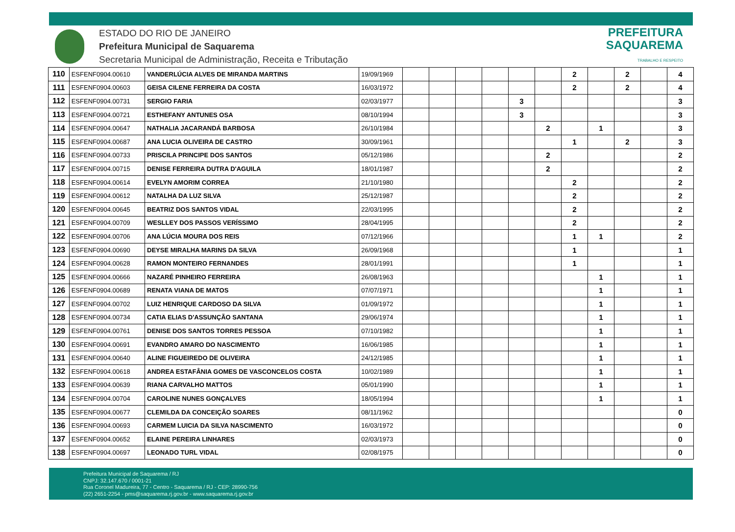ESTADO DO RIO DE JANEIRO
Prefeitura Municipal de Saquarema
Secretaria Municipal de Administração, Receita e Tributação
PREFEITURA
SAQUAREMA
TRABALHO E RESPEITO
| 110 | ESFENF0904.00610 | VANDERLÚCIA ALVES DE MIRANDA MARTINS | 19/09/1969 | | | | | | | 2 | | 2 | | 4 |
| 111 | ESFENF0904.00603 | GEISA CILENE FERREIRA DA COSTA | 16/03/1972 | | | | | | | 2 | | 2 | | 4 |
| 112 | ESFENF0904.00731 | SERGIO FARIA | 02/03/1977 | | | | | 3 | | | | | | 3 |
| 113 | ESFENF0904.00721 | ESTHEFANY ANTUNES OSA | 08/10/1994 | | | | | 3 | | | | | | 3 |
| 114 | ESFENF0904.00647 | NATHALIA JACARANDÁ BARBOSA | 26/10/1984 | | | | | | 2 | | 1 | | | 3 |
| 115 | ESFENF0904.00687 | ANA LUCIA OLIVEIRA DE CASTRO | 30/09/1961 | | | | | | | 1 | | 2 | | 3 |
| 116 | ESFENF0904.00733 | PRISCILA PRINCIPE DOS SANTOS | 05/12/1986 | | | | | | 2 | | | | | 2 |
| 117 | ESFENF0904.00715 | DENISE FERREIRA DUTRA D'AGUILA | 18/01/1987 | | | | | | 2 | | | | | 2 |
| 118 | ESFENF0904.00614 | EVELYN AMORIM CORREA | 21/10/1980 | | | | | | | 2 | | | | 2 |
| 119 | ESFENF0904.00612 | NATALHA DA LUZ SILVA | 25/12/1987 | | | | | | | 2 | | | | 2 |
| 120 | ESFENF0904.00645 | BEATRIZ DOS SANTOS VIDAL | 22/03/1995 | | | | | | | 2 | | | | 2 |
| 121 | ESFENF0904.00709 | WESLLEY DOS PASSOS VERÍSSIMO | 28/04/1995 | | | | | | | 2 | | | | 2 |
| 122 | ESFENF0904.00706 | ANA LÚCIA MOURA DOS REIS | 07/12/1966 | | | | | | | 1 | 1 | | | 2 |
| 123 | ESFENF0904.00690 | DEYSE MIRALHA MARINS DA SILVA | 26/09/1968 | | | | | | | 1 | | | | 1 |
| 124 | ESFENF0904.00628 | RAMON MONTEIRO FERNANDES | 28/01/1991 | | | | | | | 1 | | | | 1 |
| 125 | ESFENF0904.00666 | NAZARÉ PINHEIRO FERREIRA | 26/08/1963 | | | | | | | | 1 | | | 1 |
| 126 | ESFENF0904.00689 | RENATA VIANA DE MATOS | 07/07/1971 | | | | | | | | 1 | | | 1 |
| 127 | ESFENF0904.00702 | LUIZ HENRIQUE CARDOSO DA SILVA | 01/09/1972 | | | | | | | | 1 | | | 1 |
| 128 | ESFENF0904.00734 | CATIA ELIAS D'ASSUNÇÃO SANTANA | 29/06/1974 | | | | | | | | 1 | | | 1 |
| 129 | ESFENF0904.00761 | DENISE DOS SANTOS TORRES PESSOA | 07/10/1982 | | | | | | | | 1 | | | 1 |
| 130 | ESFENF0904.00691 | EVANDRO AMARO DO NASCIMENTO | 16/06/1985 | | | | | | | | 1 | | | 1 |
| 131 | ESFENF0904.00640 | ALINE FIGUEIREDO DE OLIVEIRA | 24/12/1985 | | | | | | | | 1 | | | 1 |
| 132 | ESFENF0904.00618 | ANDREA ESTAFÂNIA GOMES DE VASCONCELOS COSTA | 10/02/1989 | | | | | | | | 1 | | | 1 |
| 133 | ESFENF0904.00639 | RIANA CARVALHO MATTOS | 05/01/1990 | | | | | | | | 1 | | | 1 |
| 134 | ESFENF0904.00704 | CAROLINE NUNES GONÇALVES | 18/05/1994 | | | | | | | | 1 | | | 1 |
| 135 | ESFENF0904.00677 | CLEMILDA DA CONCEIÇÃO SOARES | 08/11/1962 | | | | | | | | | | | 0 |
| 136 | ESFENF0904.00693 | CARMEM LUICIA DA SILVA NASCIMENTO | 16/03/1972 | | | | | | | | | | | 0 |
| 137 | ESFENF0904.00652 | ELAINE PEREIRA LINHARES | 02/03/1973 | | | | | | | | | | | 0 |
| 138 | ESFENF0904.00697 | LEONADO TURL VIDAL | 02/08/1975 | | | | | | | | | | | 0 |
Prefeitura Municipal de Saquarema / RJ
CNPJ: 32.147.670 / 0001-21
Rua Coronel Madureira, 77 - Centro - Saquarema / RJ - CEP: 28990-756
(22) 2651-2254 - pms@saquarema.rj.gov.br - www.saquarema.rj.gov.br